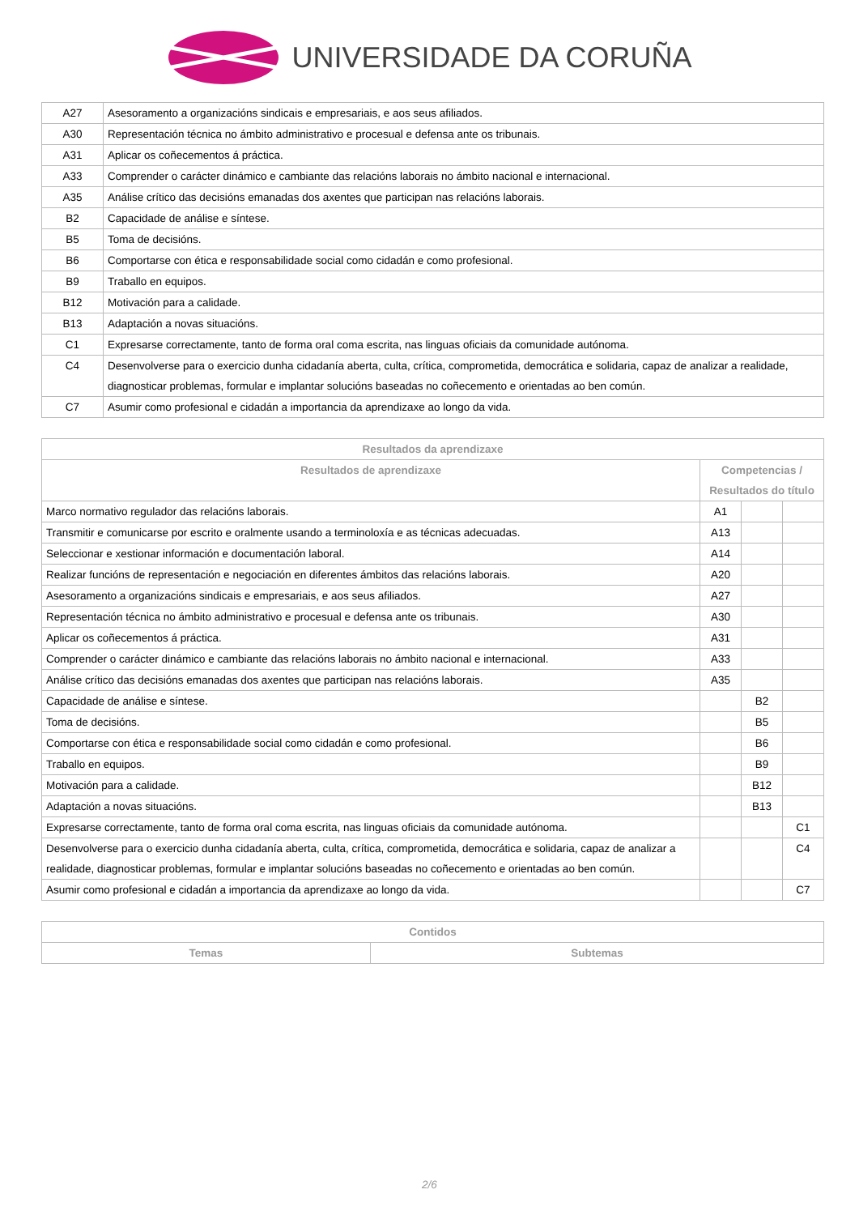UNIVERSIDADE DA CORUÑA
| A27 | Asesoramento a organizacións sindicais e empresariais, e aos seus afiliados. |
| A30 | Representación técnica no ámbito administrativo e procesual e defensa ante os tribunais. |
| A31 | Aplicar os coñecementos á práctica. |
| A33 | Comprender o carácter dinámico e cambiante das relacións laborais no ámbito nacional e internacional. |
| A35 | Análise crítico das decisións emanadas dos axentes que participan nas relacións laborais. |
| B2 | Capacidade de análise e síntese. |
| B5 | Toma de decisións. |
| B6 | Comportarse con ética e responsabilidade social como cidadán e como profesional. |
| B9 | Traballo en equipos. |
| B12 | Motivación para a calidade. |
| B13 | Adaptación a novas situacións. |
| C1 | Expresarse correctamente, tanto de forma oral coma escrita, nas linguas oficiais da comunidade autónoma. |
| C4 | Desenvolverse para o exercicio dunha cidadanía aberta, culta, crítica, comprometida, democrática e solidaria, capaz de analizar a realidade, diagnosticar problemas, formular e implantar solucións baseadas no coñecemento e orientadas ao ben común. |
| C7 | Asumir como profesional e cidadán a importancia da aprendizaxe ao longo da vida. |
| Resultados da aprendizaxe | | | |
| --- | --- | --- | --- |
| Resultados de aprendizaxe | Competencias / Resultados do título | | |
| Marco normativo regulador das relacións laborais. | A1 | | |
| Transmitir e comunicarse por escrito e oralmente usando a terminoloxía e as técnicas adecuadas. | A13 | | |
| Seleccionar e xestionar información e documentación laboral. | A14 | | |
| Realizar funcións de representación e negociación en diferentes ámbitos das relacións laborais. | A20 | | |
| Asesoramento a organizacións sindicais e empresariais, e aos seus afiliados. | A27 | | |
| Representación técnica no ámbito administrativo e procesual e defensa ante os tribunais. | A30 | | |
| Aplicar os coñecementos á práctica. | A31 | | |
| Comprender o carácter dinámico e cambiante das relacións laborais no ámbito nacional e internacional. | A33 | | |
| Análise crítico das decisións emanadas dos axentes que participan nas relacións laborais. | A35 | | |
| Capacidade de análise e síntese. | | B2 | |
| Toma de decisións. | | B5 | |
| Comportarse con ética e responsabilidade social como cidadán e como profesional. | | B6 | |
| Traballo en equipos. | | B9 | |
| Motivación para a calidade. | | B12 | |
| Adaptación a novas situacións. | | B13 | |
| Expresarse correctamente, tanto de forma oral coma escrita, nas linguas oficiais da comunidade autónoma. | | | C1 |
| Desenvolverse para o exercicio dunha cidadanía aberta, culta, crítica, comprometida, democrática e solidaria, capaz de analizar a realidade, diagnosticar problemas, formular e implantar solucións baseadas no coñecemento e orientadas ao ben común. | | | C4 |
| Asumir como profesional e cidadán a importancia da aprendizaxe ao longo da vida. | | | C7 |
| Contidos | |
| --- | --- |
| Temas | Subtemas |
2/6